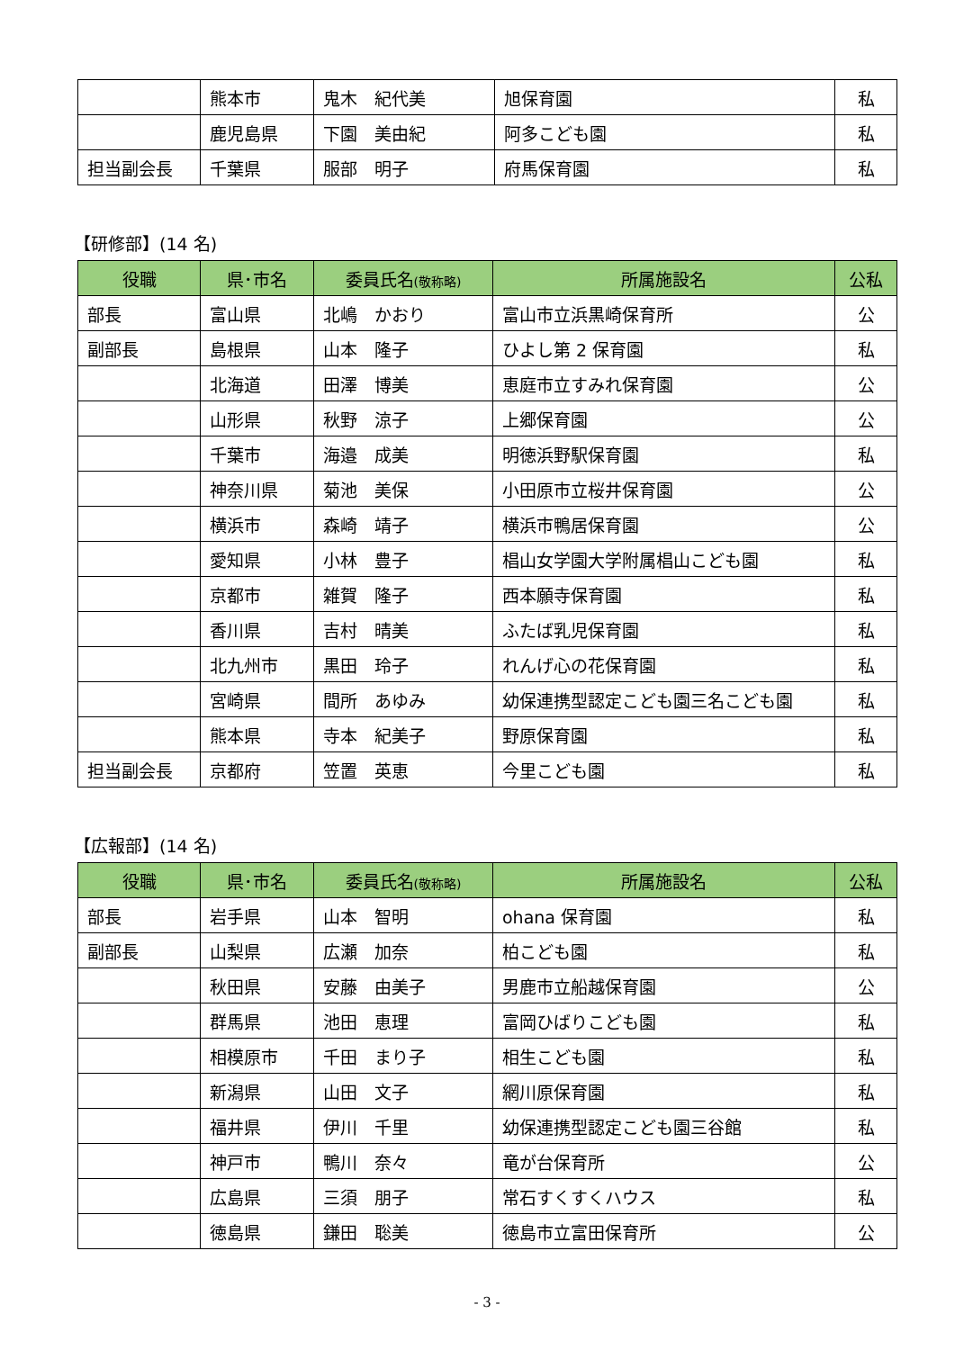| | 熊本市 | 鬼木 紀代美 | 旭保育園 | 私 |
| | 鹿児島県 | 下園 美由紀 | 阿多こども園 | 私 |
| 担当副会長 | 千葉県 | 服部 明子 | 府馬保育園 | 私 |
【研修部】(14 名)
| 役職 | 県･市名 | 委員氏名 (敬称略) | 所属施設名 | 公私 |
| --- | --- | --- | --- | --- |
| 部長 | 富山県 | 北嶋 かおり | 富山市立浜黒崎保育所 | 公 |
| 副部長 | 島根県 | 山本 隆子 | ひよし第 2 保育園 | 私 |
| | 北海道 | 田澤 博美 | 恵庭市立すみれ保育園 | 公 |
| | 山形県 | 秋野 涼子 | 上郷保育園 | 公 |
| | 千葉市 | 海邉 成美 | 明徳浜野駅保育園 | 私 |
| | 神奈川県 | 菊池 美保 | 小田原市立桜井保育園 | 公 |
| | 横浜市 | 森崎 靖子 | 横浜市鴨居保育園 | 公 |
| | 愛知県 | 小林 豊子 | 椙山女学園大学附属椙山こども園 | 私 |
| | 京都市 | 雑賀 隆子 | 西本願寺保育園 | 私 |
| | 香川県 | 吉村 晴美 | ふたば乳児保育園 | 私 |
| | 北九州市 | 黒田 玲子 | れんげ心の花保育園 | 私 |
| | 宮崎県 | 間所 あゆみ | 幼保連携型認定こども園三名こども園 | 私 |
| | 熊本県 | 寺本 紀美子 | 野原保育園 | 私 |
| 担当副会長 | 京都府 | 笠置 英恵 | 今里こども園 | 私 |
【広報部】(14 名)
| 役職 | 県･市名 | 委員氏名 (敬称略) | 所属施設名 | 公私 |
| --- | --- | --- | --- | --- |
| 部長 | 岩手県 | 山本 智明 | ohana 保育園 | 私 |
| 副部長 | 山梨県 | 広瀬 加奈 | 柏こども園 | 私 |
| | 秋田県 | 安藤 由美子 | 男鹿市立船越保育園 | 公 |
| | 群馬県 | 池田 恵理 | 富岡ひばりこども園 | 私 |
| | 相模原市 | 千田 まり子 | 相生こども園 | 私 |
| | 新潟県 | 山田 文子 | 網川原保育園 | 私 |
| | 福井県 | 伊川 千里 | 幼保連携型認定こども園三谷館 | 私 |
| | 神戸市 | 鴨川 奈々 | 竜が台保育所 | 公 |
| | 広島県 | 三須 朋子 | 常石すくすくハウス | 私 |
| | 徳島県 | 鎌田 聡美 | 徳島市立富田保育所 | 公 |
- 3 -